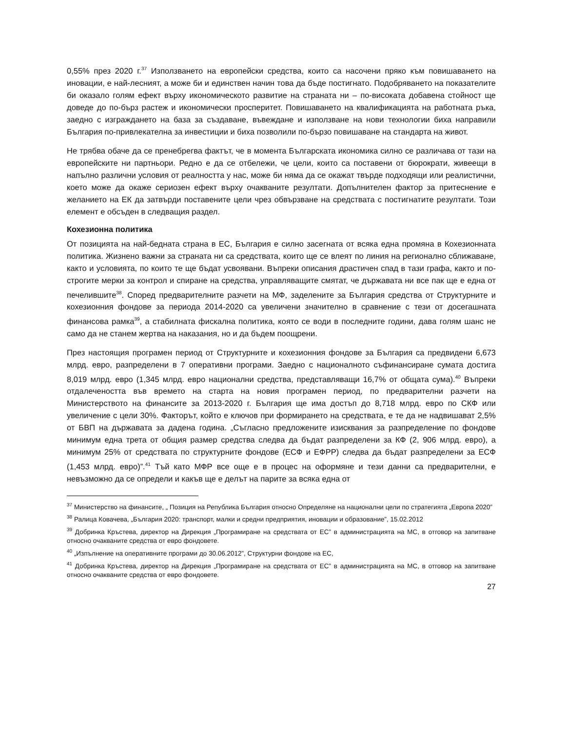0,55% през 2020 г.<sup>37</sup> Използването на европейски средства, които са насочени пряко към повишаването на иновации, е най-лесният, а може би и единствен начин това да бъде постигнато. Подобряването на показателите би оказало голям ефект върху икономическото развитие на страната ни – по-високата добавена стойност ще доведе до по-бърз растеж и икономически просперитет. Повишаването на квалификацията на работната ръка, заедно с изграждането на база за създаване, въвеждане и използване на нови технологии биха направили България по-привлекателна за инвестиции и биха позволили по-бързо повишаване на стандарта на живот.
Не трябва обаче да се пренебрегва фактът, че в момента Българската икономика силно се различава от тази на европейските ни партньори. Редно е да се отбележи, че цели, които са поставени от бюрократи, живеещи в напълно различни условия от реалността у нас, може би няма да се окажат твърде подходящи или реалистични, което може да окаже сериозен ефект върху очакваните резултати. Допълнителен фактор за притеснение е желанието на ЕК да затвърди поставените цели чрез обвързване на средствата с постигнатите резултати. Този елемент е обсъден в следващия раздел.
Кохезионна политика
От позицията на най-бедната страна в ЕС, България е силно засегната от всяка една промяна в Кохезионната политика. Жизнено важни за страната ни са средствата, които ще се влеят по линия на регионално сближаване, както и условията, по които те ще бъдат усвоявани. Въпреки описания драстичен спад в тази графа, както и по-строгите мерки за контрол и спиране на средства, управляващите смятат, че държавата ни все пак ще е една от печелившите<sup>38</sup>. Според предварителните разчети на МФ, заделените за България средства от Структурните и кохезионния фондове за периода 2014-2020 са увеличени значително в сравнение с тези от досегашната финансова рамка<sup>39</sup>, а стабилната фискална политика, която се води в последните години, дава голям шанс не само да не станем жертва на наказания, но и да бъдем поощрени.
През настоящия програмен период от Структурните и кохезионния фондове за България са предвидени 6,673 млрд. евро, разпределени в 7 оперативни програми. Заедно с националното съфинансиране сумата достига 8,019 млрд. евро (1,345 млрд. евро национални средства, представляващи 16,7% от общата сума).<sup>40</sup> Въпреки отдалечеността във времето на старта на новия програмен период, по предварителни разчети на Министерството на финансите за 2013-2020 г. България ще има достъп до 8,718 млрд. евро по СКФ или увеличение с цели 30%. Факторът, който е ключов при формирането на средствата, е те да не надвишават 2,5% от БВП на държавата за дадена година. „Съгласно предложените изисквания за разпределение по фондове минимум една трета от общия размер средства следва да бъдат разпределени за КФ (2, 906 млрд. евро), а минимум 25% от средствата по структурните фондове (ЕСФ и ЕФРР) следва да бъдат разпределени за ЕСФ (1,453 млрд. евро)”.<sup>41</sup> Тъй като МФР все още е в процес на оформяне и тези данни са предварителни, е невъзможно да се определи и какъв ще е делът на парите за всяка една от
<sup>37</sup> Министерство на финансите, „ Позиция на Република България относно Определяне на национални цели по стратегията „Европа 2020”
<sup>38</sup> Ралица Ковачева, „България 2020: транспорт, малки и средни предприятия, иновации и образование”, 15.02.2012
<sup>39</sup> Добринка Кръстева, директор на Дирекция „Програмиране на средствата от ЕС” в администрацията на МС, в отговор на запитване относно очакваните средства от евро фондовете.
<sup>40</sup> „Изпълнение на оперативните програми до 30.06.2012”, Структурни фондове на ЕС,
<sup>41</sup> Добринка Кръстева, директор на Дирекция „Програмиране на средствата от ЕС” в администрацията на МС, в отговор на запитване относно очакваните средства от евро фондовете.
27